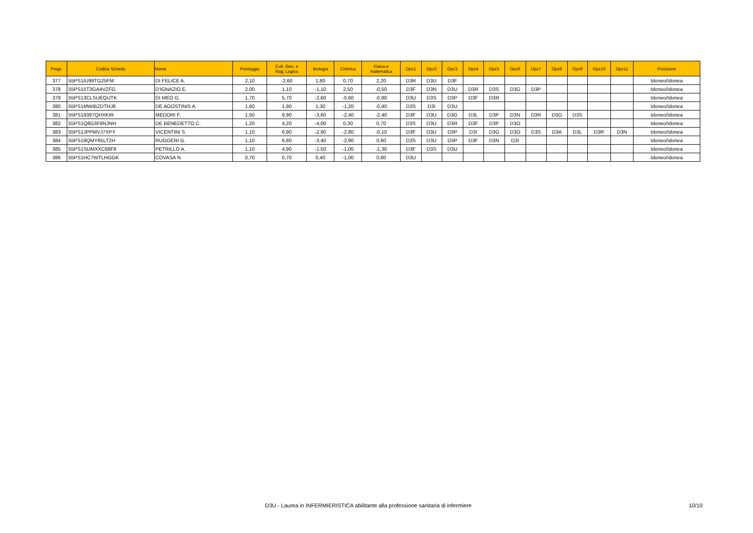| Progr. | Codice Scheda | Nome | Punteggio | Cult. Gen. e Rag. Logico | Biologia | Chimica | Fisica e matematica | Opz1 | Opz2 | Opz3 | Opz4 | Opz5 | Opz6 | Opz7 | Opz8 | Opz9 | Opz10 | Opz11 | Posizione |
| --- | --- | --- | --- | --- | --- | --- | --- | --- | --- | --- | --- | --- | --- | --- | --- | --- | --- | --- | --- |
| 377 | 55PS1IU99TG25FM | DI FELICE A. | 2,10 | -2,60 | 1,80 | 0,70 | 2,20 | D3R | D3U | D3F | | | | | | | | | Idoneo/Idonea |
| 378 | 55PS15T3GA4VZFG | D'IGNAZIO E. | 2,00 | 1,10 | -1,10 | 2,50 | -0,50 | D3F | D3N | D3U | D3R | D3S | D3G | D3P | | | | | Idoneo/Idonea |
| 379 | 55PS13CLSUEQUTK | DI MEO G. | 1,70 | 5,70 | -2,60 | -0,60 | -0,80 | D3U | D3S | D3P | D3F | D3R | | | | | | | Idoneo/Idonea |
| 380 | 55PS1MWIBZDTHJ6 | DE AGOSTINIS A. | 1,60 | 1,90 | 1,30 | -1,20 | -0,40 | D3S | D3I | D3U | | | | | | | | | Idoneo/Idonea |
| 381 | 55PS19397QHXKIR | MEDORI F. | 1,50 | 9,90 | -3,60 | -2,40 | -2,40 | D3F | D3U | D3G | D3L | D3P | D3N | D3R | D3O | D3S | | | Idoneo/Idonea |
| 382 | 55PS1Q8G3F6NJNH | DE BENEDETTO C. | 1,20 | 4,20 | -4,00 | 0,30 | 0,70 | D3S | D3U | D3R | D3F | D3P | D3O | | | | | | Idoneo/Idonea |
| 383 | 55PS1JPPMVJ7XPY | VICENTINI S. | 1,10 | 6,90 | -2,90 | -2,80 | -0,10 | D3F | D3U | D3P | D3I | D3G | D3O | D3S | D3A | D3L | D3R | D3N | Idoneo/Idonea |
| 384 | 55PS19QMY65LT2H | RUGGERI G. | 1,10 | 6,80 | -3,40 | -2,90 | 0,60 | D3S | D3U | D3P | D3F | D3N | D3I | | | | | | Idoneo/Idonea |
| 385 | 55PS1SUMXXC68F8 | PETRILLO A. | 1,10 | 4,90 | -1,50 | -1,00 | -1,30 | D3F | D3S | D3U | | | | | | | | | Idoneo/Idonea |
| 386 | 55PS1HC7WTLHGGK | COVASA N. | 0,70 | 0,70 | 0,40 | -1,00 | 0,60 | D3U | | | | | | | | | | | Idoneo/Idonea |
D3U - Laurea in INFERMIERISTICA abilitante alla professione sanitaria di infermiere 10/10